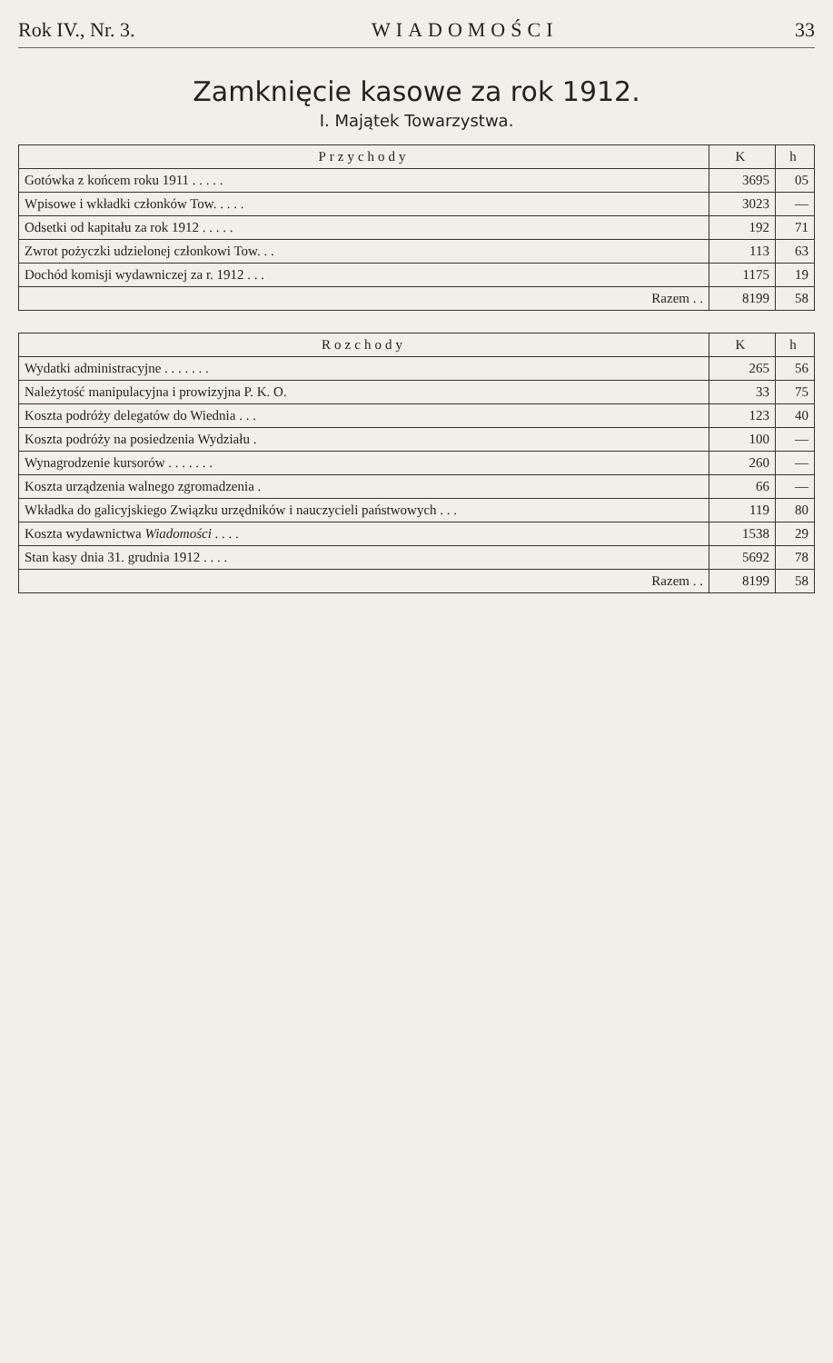Rok IV., Nr. 3. WIADOMOŚCI 33
Zamknięcie kasowe za rok 1912.
I. Majątek Towarzystwa.
| Przychody | K | h |
| --- | --- | --- |
| Gotówka z końcem roku 1911 . . . . . | 3695 | 05 |
| Wpisowe i wkładki członków Tow. . . . . | 3023 | — |
| Odsetki od kapitału za rok 1912 . . . . . | 192 | 71 |
| Zwrot pożyczki udzielonej członkowi Tow. . . | 113 | 63 |
| Dochód komisji wydawniczej za r. 1912 . . . | 1175 | 19 |
| Razem . . | 8199 | 58 |
| Rozchody | K | h |
| --- | --- | --- |
| Wydatki administracyjne . . . . . . . | 265 | 56 |
| Należytość manipulacyjna i prowizyjna P. K. O. | 33 | 75 |
| Koszta podróży delegatów do Wiednia . . . | 123 | 40 |
| Koszta podróży na posiedzenia Wydziału . | 100 | — |
| Wynagrodzenie kursorów . . . . . . . | 260 | — |
| Koszta urządzenia walnego zgromadzenia . | 66 | — |
| Wkładka do galicyjskiego Związku urzędników i nauczycieli państwowych . . . | 119 | 80 |
| Koszta wydawnictwa Wiadomości . . . . | 1538 | 29 |
| Stan kasy dnia 31. grudnia 1912 . . . . | 5692 | 78 |
| Razem . . | 8199 | 58 |